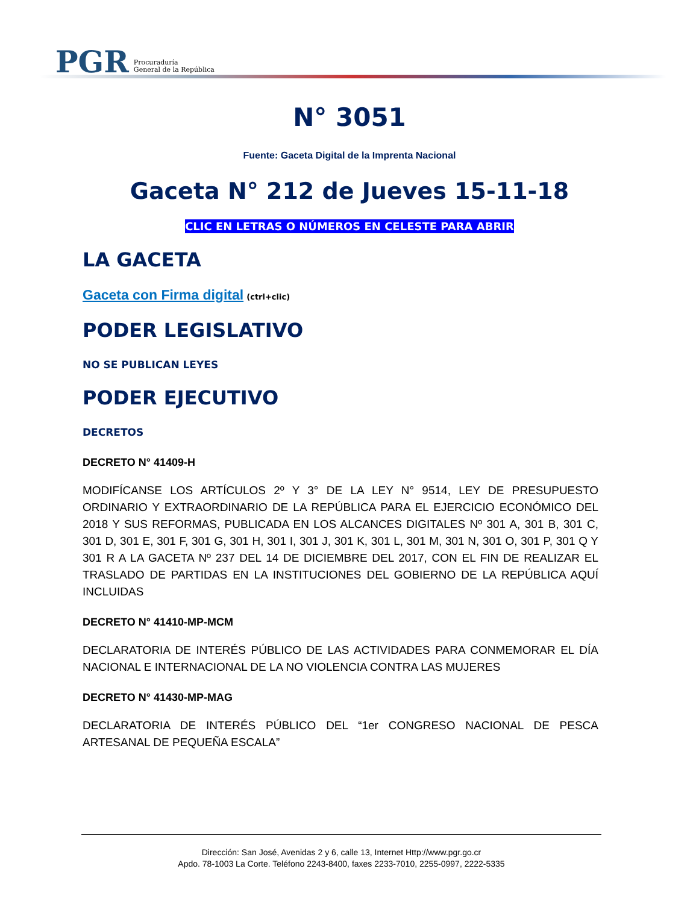PGR Procuraduría
General de la República
N° 3051
Fuente: Gaceta Digital de la Imprenta Nacional
Gaceta N° 212 de Jueves 15-11-18
CLIC EN LETRAS O NÚMEROS EN CELESTE PARA ABRIR
LA GACETA
Gaceta con Firma digital (ctrl+clic)
PODER LEGISLATIVO
NO SE PUBLICAN LEYES
PODER EJECUTIVO
DECRETOS
DECRETO N° 41409-H
MODIFÍCANSE LOS ARTÍCULOS 2º Y 3° DE LA LEY N° 9514, LEY DE PRESUPUESTO ORDINARIO Y EXTRAORDINARIO DE LA REPÚBLICA PARA EL EJERCICIO ECONÓMICO DEL 2018 Y SUS REFORMAS, PUBLICADA EN LOS ALCANCES DIGITALES Nº 301 A, 301 B, 301 C, 301 D, 301 E, 301 F, 301 G, 301 H, 301 I, 301 J, 301 K, 301 L, 301 M, 301 N, 301 O, 301 P, 301 Q Y 301 R A LA GACETA Nº 237 DEL 14 DE DICIEMBRE DEL 2017, CON EL FIN DE REALIZAR EL TRASLADO DE PARTIDAS EN LA INSTITUCIONES DEL GOBIERNO DE LA REPÚBLICA AQUÍ INCLUIDAS
DECRETO N° 41410-MP-MCM
DECLARATORIA DE INTERÉS PÚBLICO DE LAS ACTIVIDADES PARA CONMEMORAR EL DÍA NACIONAL E INTERNACIONAL DE LA NO VIOLENCIA CONTRA LAS MUJERES
DECRETO N° 41430-MP-MAG
DECLARATORIA DE INTERÉS PÚBLICO DEL “1er CONGRESO NACIONAL DE PESCA ARTESANAL DE PEQUEÑA ESCALA”
Dirección: San José, Avenidas 2 y 6, calle 13, Internet Http://www.pgr.go.cr
Apdo. 78-1003 La Corte. Teléfono 2243-8400, faxes 2233-7010, 2255-0997, 2222-5335